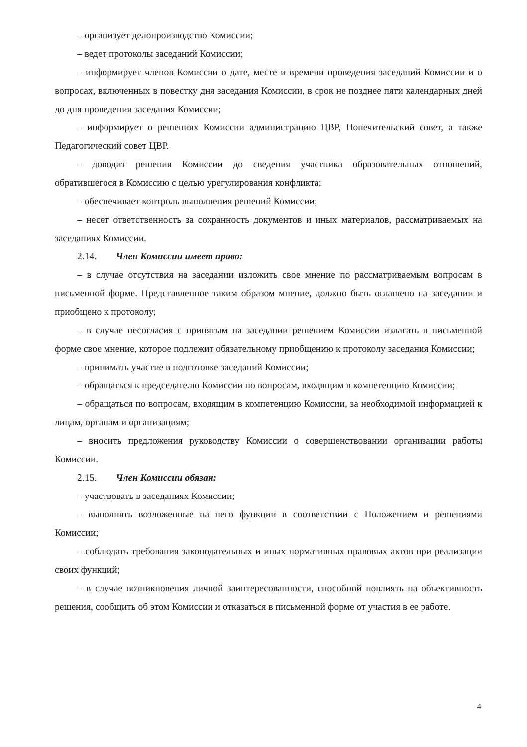– организует делопроизводство Комиссии;
– ведет протоколы заседаний Комиссии;
– информирует членов Комиссии о дате, месте и времени проведения заседаний Комиссии и о вопросах, включенных в повестку дня заседания Комиссии, в срок не позднее пяти календарных дней до дня проведения заседания Комиссии;
– информирует о решениях Комиссии администрацию ЦВР, Попечительский совет, а также Педагогический совет ЦВР.
– доводит решения Комиссии до сведения участника образовательных отношений, обратившегося в Комиссию с целью урегулирования конфликта;
– обеспечивает контроль выполнения решений Комиссии;
– несет ответственность за сохранность документов и иных материалов, рассматриваемых на заседаниях Комиссии.
2.14. Член Комиссии имеет право:
– в случае отсутствия на заседании изложить свое мнение по рассматриваемым вопросам в письменной форме. Представленное таким образом мнение, должно быть оглашено на заседании и приобщено к протоколу;
– в случае несогласия с принятым на заседании решением Комиссии излагать в письменной форме свое мнение, которое подлежит обязательному приобщению к протоколу заседания Комиссии;
– принимать участие в подготовке заседаний Комиссии;
– обращаться к председателю Комиссии по вопросам, входящим в компетенцию Комиссии;
– обращаться по вопросам, входящим в компетенцию Комиссии, за необходимой информацией к лицам, органам и организациям;
– вносить предложения руководству Комиссии о совершенствовании организации работы Комиссии.
2.15. Член Комиссии обязан:
– участвовать в заседаниях Комиссии;
– выполнять возложенные на него функции в соответствии с Положением и решениями Комиссии;
– соблюдать требования законодательных и иных нормативных правовых актов при реализации своих функций;
– в случае возникновения личной заинтересованности, способной повлиять на объективность решения, сообщить об этом Комиссии и отказаться в письменной форме от участия в ее работе.
4